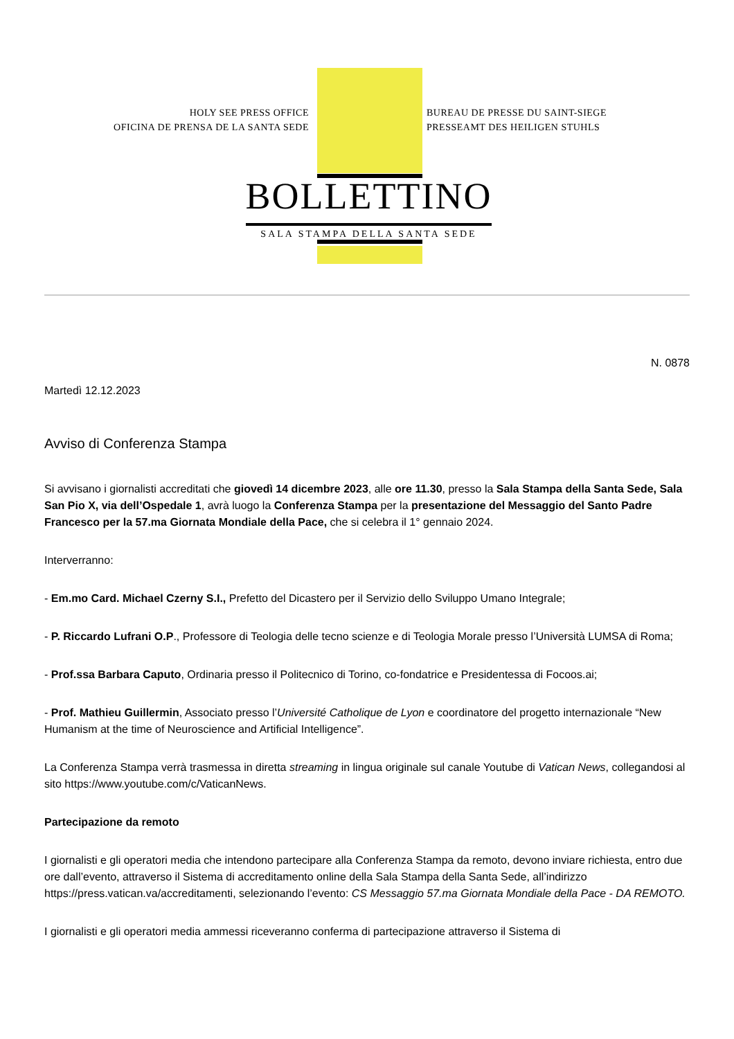HOLY SEE PRESS OFFICE
OFICINA DE PRENSA DE LA SANTA SEDE
BUREAU DE PRESSE DU SAINT-SIEGE
PRESSEAMT DES HEILIGEN STUHLS
BOLLETTINO
SALA STAMPA DELLA SANTA SEDE
N. 0878
Martedì 12.12.2023
Avviso di Conferenza Stampa
Si avvisano i giornalisti accreditati che giovedì 14 dicembre 2023, alle ore 11.30, presso la Sala Stampa della Santa Sede, Sala San Pio X, via dell’Ospedale 1, avrà luogo la Conferenza Stampa per la presentazione del Messaggio del Santo Padre Francesco per la 57.ma Giornata Mondiale della Pace, che si celebra il 1° gennaio 2024.
Interverranno:
- Em.mo Card. Michael Czerny S.I., Prefetto del Dicastero per il Servizio dello Sviluppo Umano Integrale;
- P. Riccardo Lufrani O.P., Professore di Teologia delle tecno scienze e di Teologia Morale presso l’Università LUMSA di Roma;
- Prof.ssa Barbara Caputo, Ordinaria presso il Politecnico di Torino, co-fondatrice e Presidentessa di Focoos.ai;
- Prof. Mathieu Guillermin, Associato presso l’Université Catholique de Lyon e coordinatore del progetto internazionale “New Humanism at the time of Neuroscience and Artificial Intelligence”.
La Conferenza Stampa verrà trasmessa in diretta streaming in lingua originale sul canale Youtube di Vatican News, collegandosi al sito https://www.youtube.com/c/VaticanNews.
Partecipazione da remoto
I giornalisti e gli operatori media che intendono partecipare alla Conferenza Stampa da remoto, devono inviare richiesta, entro due ore dall’evento, attraverso il Sistema di accreditamento online della Sala Stampa della Santa Sede, all’indirizzo https://press.vatican.va/accreditamenti, selezionando l’evento: CS Messaggio 57.ma Giornata Mondiale della Pace - DA REMOTO.
I giornalisti e gli operatori media ammessi riceveranno conferma di partecipazione attraverso il Sistema di